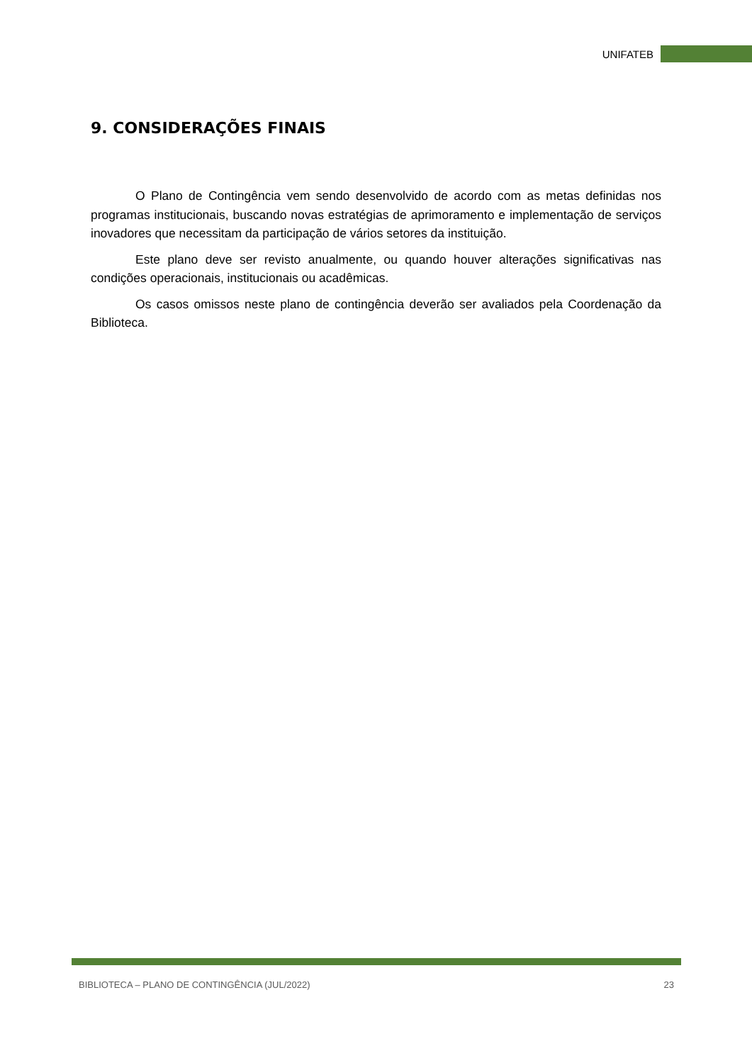UNIFATEB
9. CONSIDERAÇÕES FINAIS
O Plano de Contingência vem sendo desenvolvido de acordo com as metas definidas nos programas institucionais, buscando novas estratégias de aprimoramento e implementação de serviços inovadores que necessitam da participação de vários setores da instituição.
Este plano deve ser revisto anualmente, ou quando houver alterações significativas nas condições operacionais, institucionais ou acadêmicas.
Os casos omissos neste plano de contingência deverão ser avaliados pela Coordenação da Biblioteca.
BIBLIOTECA – PLANO DE CONTINGÊNCIA (JUL/2022) 23